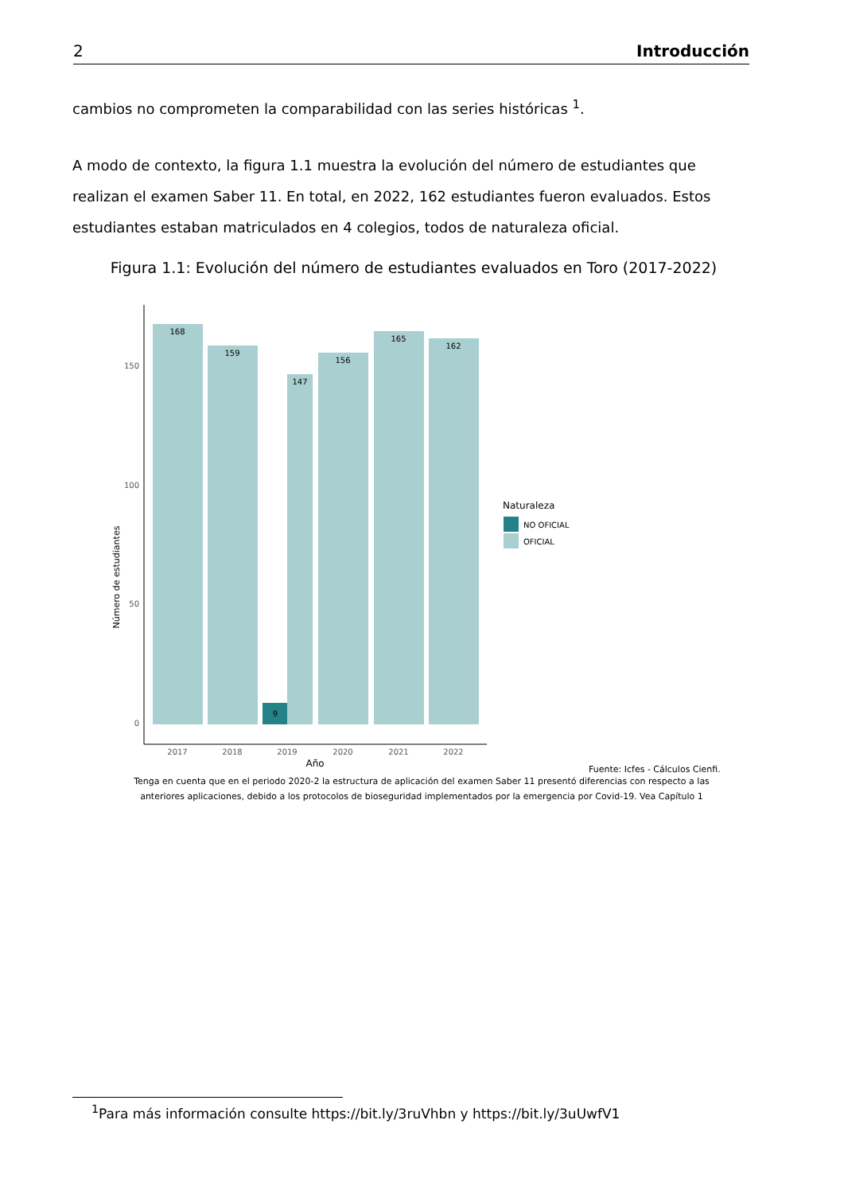2 Introducción
cambios no comprometen la comparabilidad con las series históricas <sup>1</sup>.
A modo de contexto, la figura 1.1 muestra la evolución del número de estudiantes que realizan el examen Saber 11. En total, en 2022, 162 estudiantes fueron evaluados. Estos estudiantes estaban matriculados en 4 colegios, todos de naturaleza oficial.
Figura 1.1: Evolución del número de estudiantes evaluados en Toro (2017-2022)
Número de estudiantes
0
50
100
150
168
159
147
9
156
165
162
2017
2018
2019
2020
2021
2022
Año
Naturaleza
NO OFICIAL
OFICIAL
Fuente: Icfes - Cálculos Cienfi.
Tenga en cuenta que en el periodo 2020-2 la estructura de aplicación del examen Saber 11 presentó diferencias con respecto a las anteriores aplicaciones, debido a los protocolos de bioseguridad implementados por la emergencia por Covid-19. Vea Capítulo 1
<sup>1</sup> Para más información consulte https://bit.ly/3ruVhbn y https://bit.ly/3uUwfV1